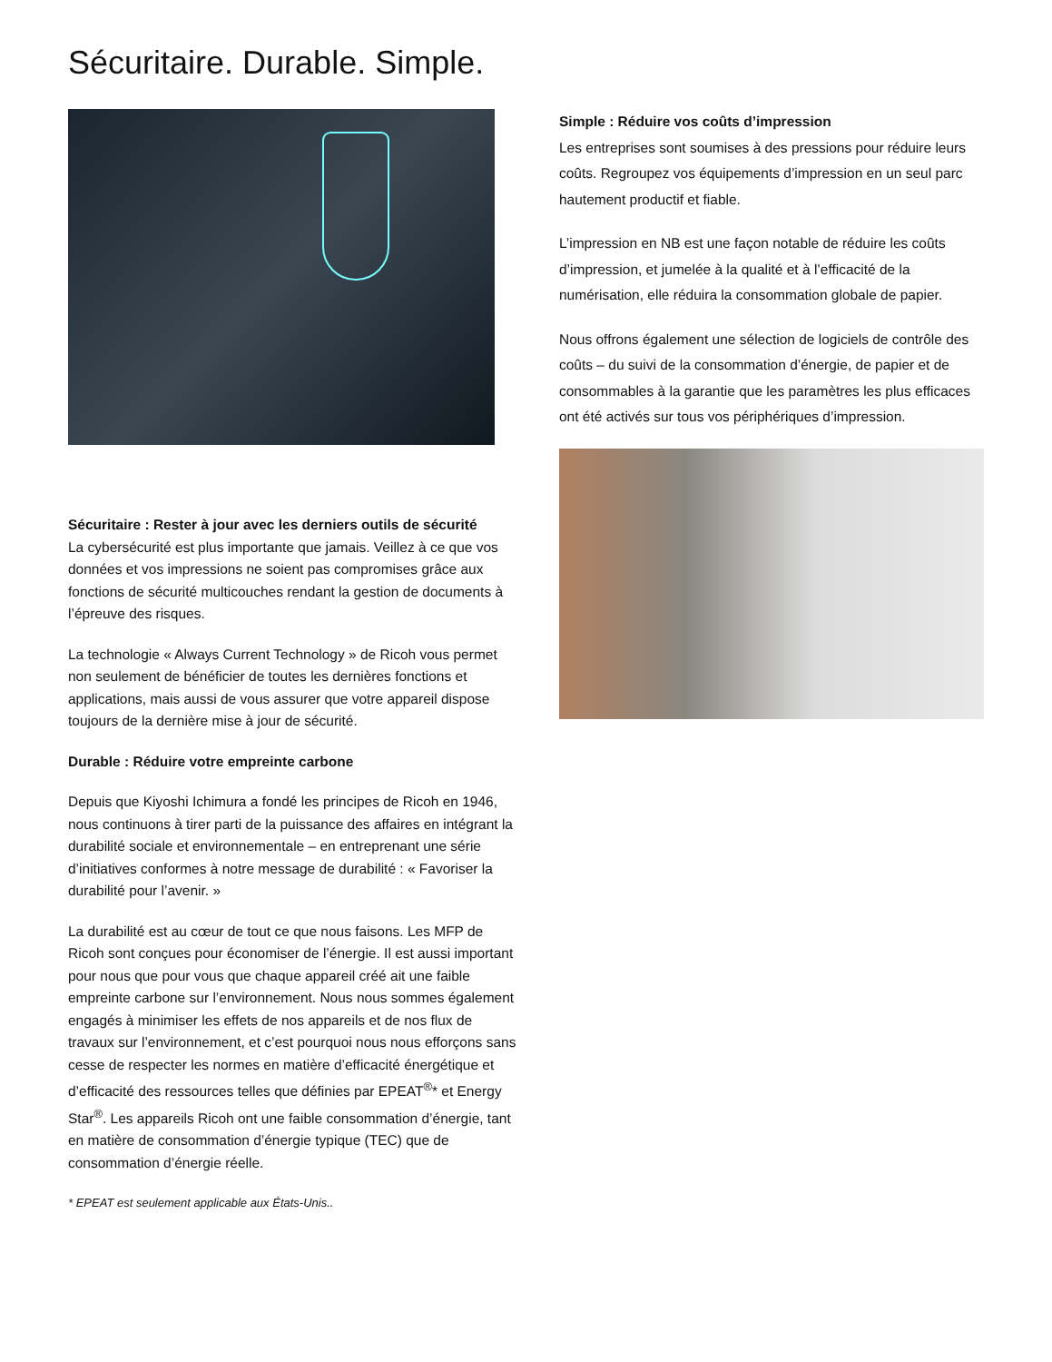Sécuritaire. Durable. Simple.
Sécuritaire : Rester à jour avec les derniers outils de sécurité
La cybersécurité est plus importante que jamais. Veillez à ce que vos données et vos impressions ne soient pas compromises grâce aux fonctions de sécurité multicouches rendant la gestion de documents à l’épreuve des risques.
La technologie « Always Current Technology » de Ricoh vous permet non seulement de bénéficier de toutes les dernières fonctions et applications, mais aussi de vous assurer que votre appareil dispose toujours de la dernière mise à jour de sécurité.
Durable : Réduire votre empreinte carbone
Depuis que Kiyoshi Ichimura a fondé les principes de Ricoh en 1946, nous continuons à tirer parti de la puissance des affaires en intégrant la durabilité sociale et environnementale – en entreprenant une série d’initiatives conformes à notre message de durabilité : « Favoriser la durabilité pour l’avenir. »
La durabilité est au cœur de tout ce que nous faisons. Les MFP de Ricoh sont conçues pour économiser de l’énergie. Il est aussi important pour nous que pour vous que chaque appareil créé ait une faible empreinte carbone sur l’environnement. Nous nous sommes également engagés à minimiser les effets de nos appareils et de nos flux de travaux sur l’environnement, et c’est pourquoi nous nous efforçons sans cesse de respecter les normes en matière d’efficacité énergétique et d’efficacité des ressources telles que définies par EPEAT<sup>®</sup>* et Energy Star<sup>®</sup>. Les appareils Ricoh ont une faible consommation d’énergie, tant en matière de consommation d’énergie typique (TEC) que de consommation d’énergie réelle.
* EPEAT est seulement applicable aux États-Unis..
Simple : Réduire vos coûts d’impression
Les entreprises sont soumises à des pressions pour réduire leurs coûts. Regroupez vos équipements d’impression en un seul parc hautement productif et fiable.
L’impression en NB est une façon notable de réduire les coûts d’impression, et jumelée à la qualité et à l’efficacité de la numérisation, elle réduira la consommation globale de papier.
Nous offrons également une sélection de logiciels de contrôle des coûts – du suivi de la consommation d’énergie, de papier et de consommables à la garantie que les paramètres les plus efficaces ont été activés sur tous vos périphériques d’impression.